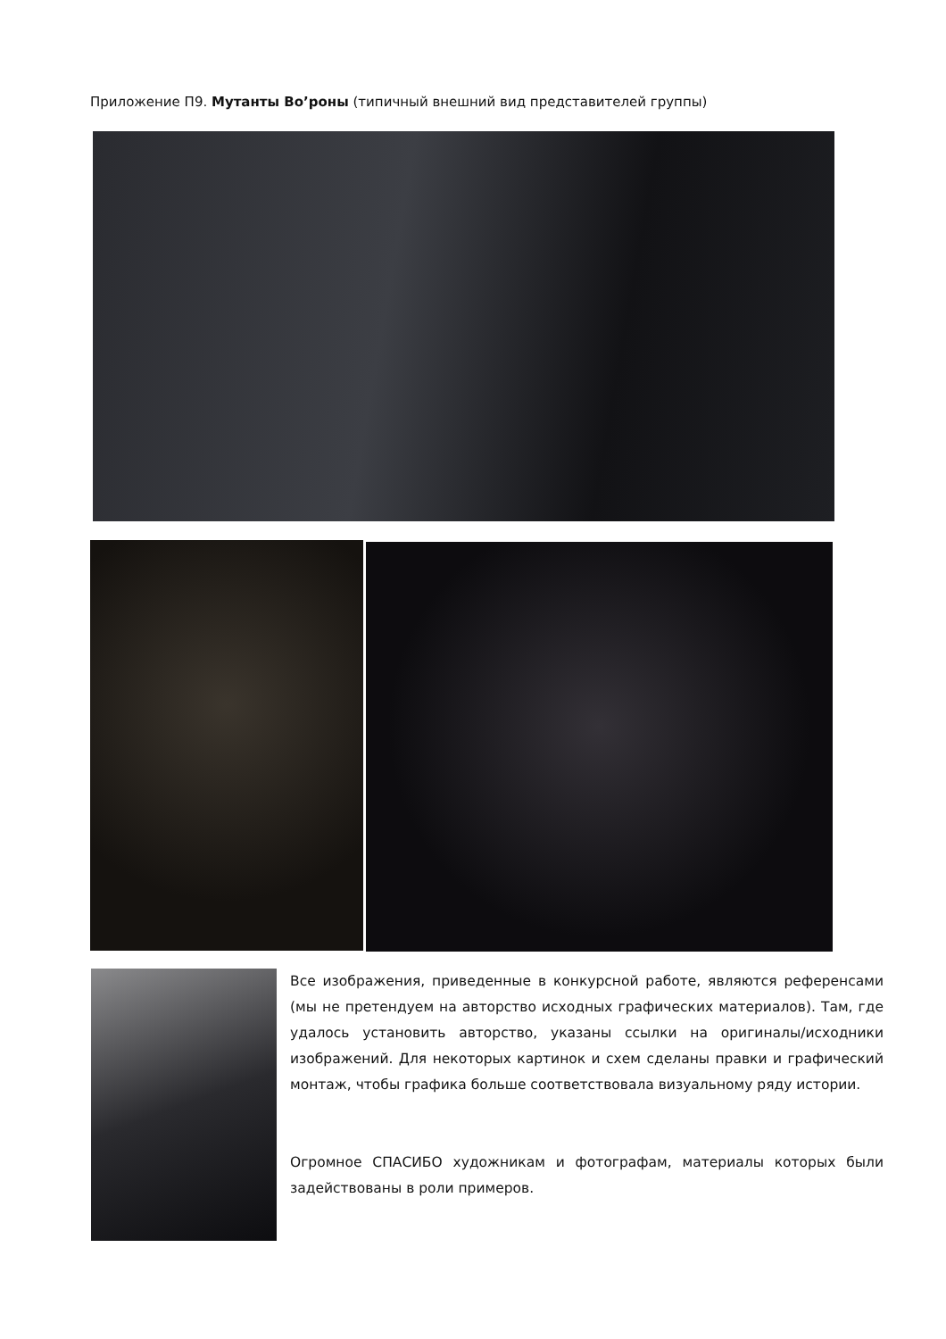Приложение П9. Мутанты Во’роны (типичный внешний вид представителей группы)
Все изображения, приведенные в конкурсной работе, являются референсами (мы не претендуем на авторство исходных графических материалов). Там, где удалось установить авторство, указаны ссылки на оригиналы/исходники изображений. Для некоторых картинок и схем сделаны правки и графический монтаж, чтобы графика больше соответствовала визуальному ряду истории.
Огромное СПАСИБО художникам и фотографам, материалы которых были задействованы в роли примеров.